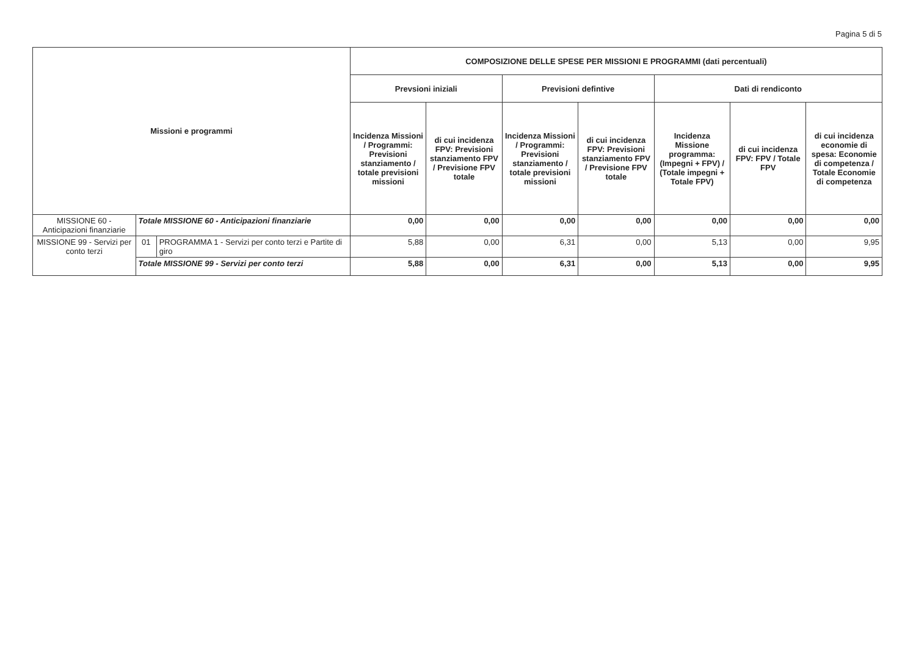Pagina 5 di 5
| Missioni e programmi | | | COMPOSIZIONE DELLE SPESE PER MISSIONI E PROGRAMMI (dati percentuali) | | | | | | |
| --- | --- | --- | --- | --- | --- | --- | --- | --- | --- |
| | | | Prevsioni iniziali | | Previsioni defintive | | Dati di rendiconto | | |
| | | | Incidenza Missioni / Programmi: Previsioni stanziamento / totale previsioni missioni | di cui incidenza FPV: Previsioni stanziamento FPV / Previsione FPV totale | Incidenza Missioni / Programmi: Previsioni stanziamento / totale previsioni missioni | di cui incidenza FPV: Previsioni stanziamento FPV / Previsione FPV totale | Incidenza Missione programma: (Impegni + FPV) / (Totale impegni + Totale FPV) | di cui incidenza FPV: FPV / Totale FPV | di cui incidenza economie di spesa: Economie di competenza / Totale Economie di competenza |
| MISSIONE 60 - Anticipazioni finanziarie | Totale MISSIONE 60 - Anticipazioni finanziarie | | 0,00 | 0,00 | 0,00 | 0,00 | 0,00 | 0,00 | 0,00 |
| MISSIONE 99 - Servizi per conto terzi | 01 | PROGRAMMA 1 - Servizi per conto terzi e Partite di giro | 5,88 | 0,00 | 6,31 | 0,00 | 5,13 | 0,00 | 9,95 |
| | Totale MISSIONE 99 - Servizi per conto terzi | | 5,88 | 0,00 | 6,31 | 0,00 | 5,13 | 0,00 | 9,95 |